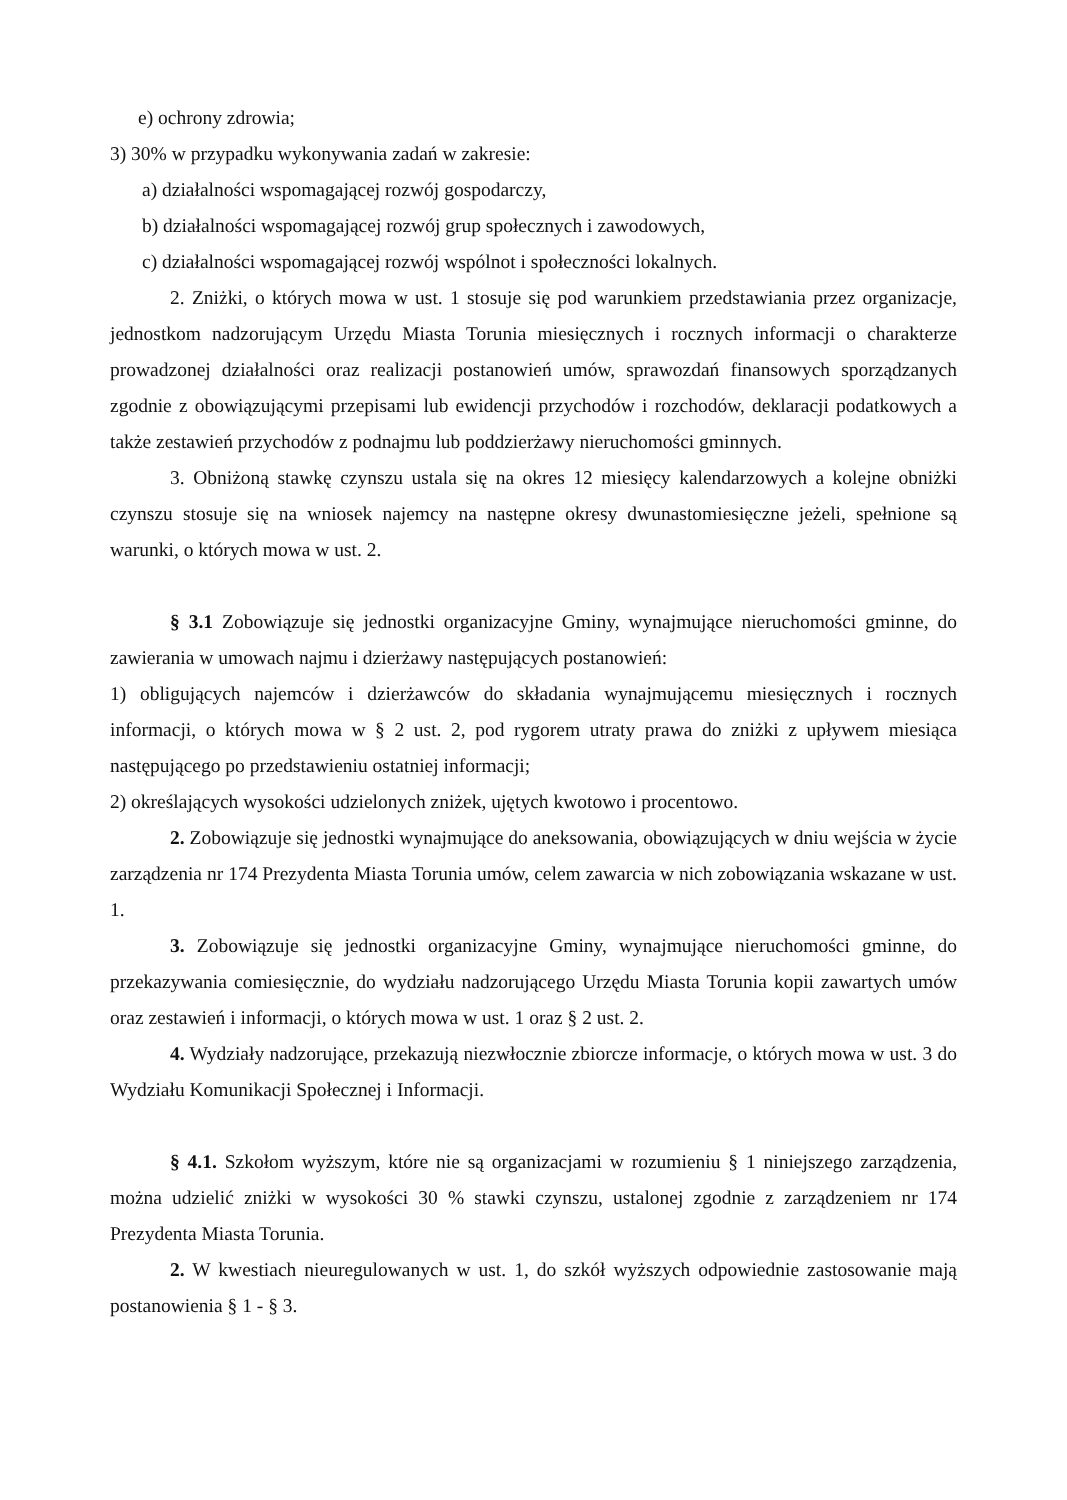e) ochrony zdrowia;
3) 30% w przypadku wykonywania zadań w zakresie:
a) działalności wspomagającej rozwój gospodarczy,
b) działalności wspomagającej rozwój grup społecznych i zawodowych,
c) działalności wspomagającej rozwój wspólnot i społeczności lokalnych.
2. Zniżki, o których mowa w ust. 1 stosuje się pod warunkiem przedstawiania przez organizacje, jednostkom nadzorującym Urzędu Miasta Torunia miesięcznych i rocznych informacji o charakterze prowadzonej działalności oraz realizacji postanowień umów, sprawozdań finansowych sporządzanych zgodnie z obowiązującymi przepisami lub ewidencji przychodów i rozchodów, deklaracji podatkowych a także zestawień przychodów z podnajmu lub poddzierżawy nieruchomości gminnych.
3. Obniżoną stawkę czynszu ustala się na okres 12 miesięcy kalendarzowych a kolejne obniżki czynszu stosuje się na wniosek najemcy na następne okresy dwunastomiesięczne jeżeli, spełnione są warunki, o których mowa w ust. 2.
§ 3.1 Zobowiązuje się jednostki organizacyjne Gminy, wynajmujące nieruchomości gminne, do zawierania w umowach najmu i dzierżawy następujących postanowień:
1) obligujących najemców i dzierżawców do składania wynajmującemu miesięcznych i rocznych informacji, o których mowa w § 2 ust. 2, pod rygorem utraty prawa do zniżki z upływem miesiąca następującego po przedstawieniu ostatniej informacji;
2) określających wysokości udzielonych zniżek, ujętych kwotowo i procentowo.
2. Zobowiązuje się jednostki wynajmujące do aneksowania, obowiązujących w dniu wejścia w życie zarządzenia nr 174 Prezydenta Miasta Torunia umów, celem zawarcia w nich zobowiązania wskazane w ust. 1.
3. Zobowiązuje się jednostki organizacyjne Gminy, wynajmujące nieruchomości gminne, do przekazywania comiesięcznie, do wydziału nadzorującego Urzędu Miasta Torunia kopii zawartych umów oraz zestawień i informacji, o których mowa w ust. 1 oraz § 2 ust. 2.
4. Wydziały nadzorujące, przekazują niezwłocznie zbiorcze informacje, o których mowa w ust. 3 do Wydziału Komunikacji Społecznej i Informacji.
§ 4.1. Szkołom wyższym, które nie są organizacjami w rozumieniu § 1 niniejszego zarządzenia, można udzielić zniżki w wysokości 30 % stawki czynszu, ustalonej zgodnie z zarządzeniem nr 174 Prezydenta Miasta Torunia.
2. W kwestiach nieuregulowanych w ust. 1, do szkół wyższych odpowiednie zastosowanie mają postanowienia § 1 - § 3.